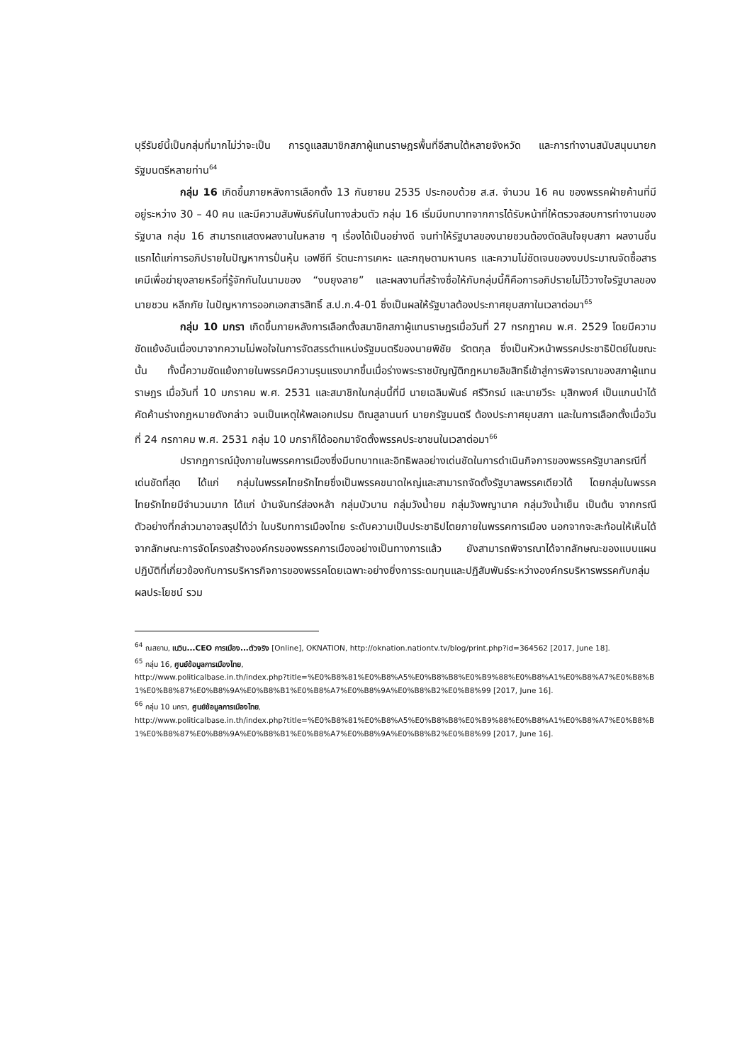บุรีรัมย์นี้เป็นกลุ่มที่มากไม่ว่าจะเป็น การดูแลสมาชิกสภาผู้แทนราษฎรพื้นที่อีสานใต้หลายจังหวัด และการทำงานสนับสนุนนายกรัฐมนตรีหลายท่าน<sup>64</sup>
กลุ่ม 16 เกิดขึ้นภายหลังการเลือกตั้ง 13 กันยายน 2535 ประกอบด้วย ส.ส. จำนวน 16 คน ของพรรคฝ่ายค้านที่มีอยู่ระหว่าง 30 – 40 คน และมีความสัมพันธ์กันในทางส่วนตัว กลุ่ม 16 เริ่มมีบทบาทจากการได้รับหน้าที่ให้ตรวจสอบการทำงานของรัฐบาล กลุ่ม 16 สามารถแสดงผลงานในหลาย ๆ เรื่องได้เป็นอย่างดี จนทำให้รัฐบาลของนายชวนต้องตัดสินใจยุบสภา ผลงานชิ้นแรกได้แก่การอภิปรายในปัญหาการปั่นหุ้น เอฟซีที รัตนะการเคหะ และกฤษดามหานคร และความไม่ชัดเจนของงบประมาณจัดซื้อสารเคมีเพื่อฆ่ายุงลายหรือที่รู้จักกันในนามของ “งบยุงลาย” และผลงานที่สร้างชื่อให้กับกลุ่มนี้ก็คือการอภิปรายไม่ไว้วางใจรัฐบาลของนายชวน หลีกภัย ในปัญหาการออกเอกสารสิทธิ์ ส.ป.ก.4-01 ซึ่งเป็นผลให้รัฐบาลต้องประกาศยุบสภาในเวลาต่อมา<sup>65</sup>
กลุ่ม 10 มกรา เกิดขึ้นภายหลังการเลือกตั้งสมาชิกสภาผู้แทนราษฎรเมื่อวันที่ 27 กรกฎาคม พ.ศ. 2529 โดยมีความขัดแย้งอันเนื่องมาจากความไม่พอใจในการจัดสรรตำแหน่งรัฐมนตรีของนายพิชัย รัตตกุล ซึ่งเป็นหัวหน้าพรรคประชาธิปัตย์ในขณะนั้น ทั้งนี้ความขัดแย้งภายในพรรคมีความรุนแรงมากขึ้นเมื่อร่างพระราชบัญญัติกฎหมายลิขสิทธิ์เข้าสู่การพิจารณาของสภาผู้แทนราษฎร เมื่อวันที่ 10 มกราคม พ.ศ. 2531 และสมาชิกในกลุ่มนี้ที่มี นายเฉลิมพันธ์ ศรีวิกรม์ และนายวีระ มุสิกพงศ์ เป็นแกนนำได้คัดค้านร่างกฎหมายดังกล่าว จนเป็นเหตุให้พลเอกเปรม ติณสูลานนท์ นายกรัฐมนตรี ต้องประกาศยุบสภา และในการเลือกตั้งเมื่อวันที่ 24 กรกาคม พ.ศ. 2531 กลุ่ม 10 มกราก็ได้ออกมาจัดตั้งพรรคประชาชนในเวลาต่อมา<sup>66</sup>
ปรากฏการณ์มุ้งภายในพรรคการเมืองซึ่งมีบทบาทและอิทธิพลอย่างเด่นชัดในการดำเนินกิจการของพรรครัฐบาลกรณีที่เด่นชัดที่สุด ได้แก่ กลุ่มในพรรคไทยรักไทยซึ่งเป็นพรรคขนาดใหญ่และสามารถจัดตั้งรัฐบาลพรรคเดียวได้ โดยกลุ่มในพรรคไทยรักไทยมีจำนวนมาก ได้แก่ บ้านจันทร์ส่องหล้า กลุ่มบัวบาน กลุ่มวังน้ำยม กลุ่มวังพญานาค กลุ่มวังน้ำเย็น เป็นต้น จากกรณีตัวอย่างที่กล่าวมาอาจสรุปได้ว่า ในบริบทการเมืองไทย ระดับความเป็นประชาธิปไตยภายในพรรคการเมือง นอกจากจะสะท้อนให้เห็นได้จากลักษณะการจัดโครงสร้างองค์กรของพรรคการเมืองอย่างเป็นทางการแล้ว ยังสามารถพิจารณาได้จากลักษณะของแบบแผนปฏิบัติที่เกี่ยวข้องกับการบริหารกิจการของพรรคโดยเฉพาะอย่างยิ่งการระดมทุนและปฏิสัมพันธ์ระหว่างองค์กรบริหารพรรคกับกลุ่มผลประโยชน์ รวม
<sup>64</sup> ณสยาม, เนวิน...CEO การเมือง...ตัวจริง [Online], OKNATION, http://oknation.nationtv.tv/blog/print.php?id=364562 [2017, June 18].
<sup>65</sup> กลุ่ม 16, ศูนย์ข้อมูลการเมืองไทย,
http://www.politicalbase.in.th/index.php?title=%E0%B8%81%E0%B8%A5%E0%B8%B8%E0%B9%88%E0%B8%A1%E0%B8%A7%E0%B8%B1%E0%B8%87%E0%B8%9A%E0%B8%B1%E0%B8%A7%E0%B8%9A%E0%B8%B2%E0%B8%99 [2017, June 16].
<sup>66</sup> กลุ่ม 10 มกรา, ศูนย์ข้อมูลการเมืองไทย,
http://www.politicalbase.in.th/index.php?title=%E0%B8%81%E0%B8%A5%E0%B8%B8%E0%B9%88%E0%B8%A1%E0%B8%A7%E0%B8%B1%E0%B8%87%E0%B8%9A%E0%B8%B1%E0%B8%A7%E0%B8%9A%E0%B8%B2%E0%B8%99 [2017, June 16].